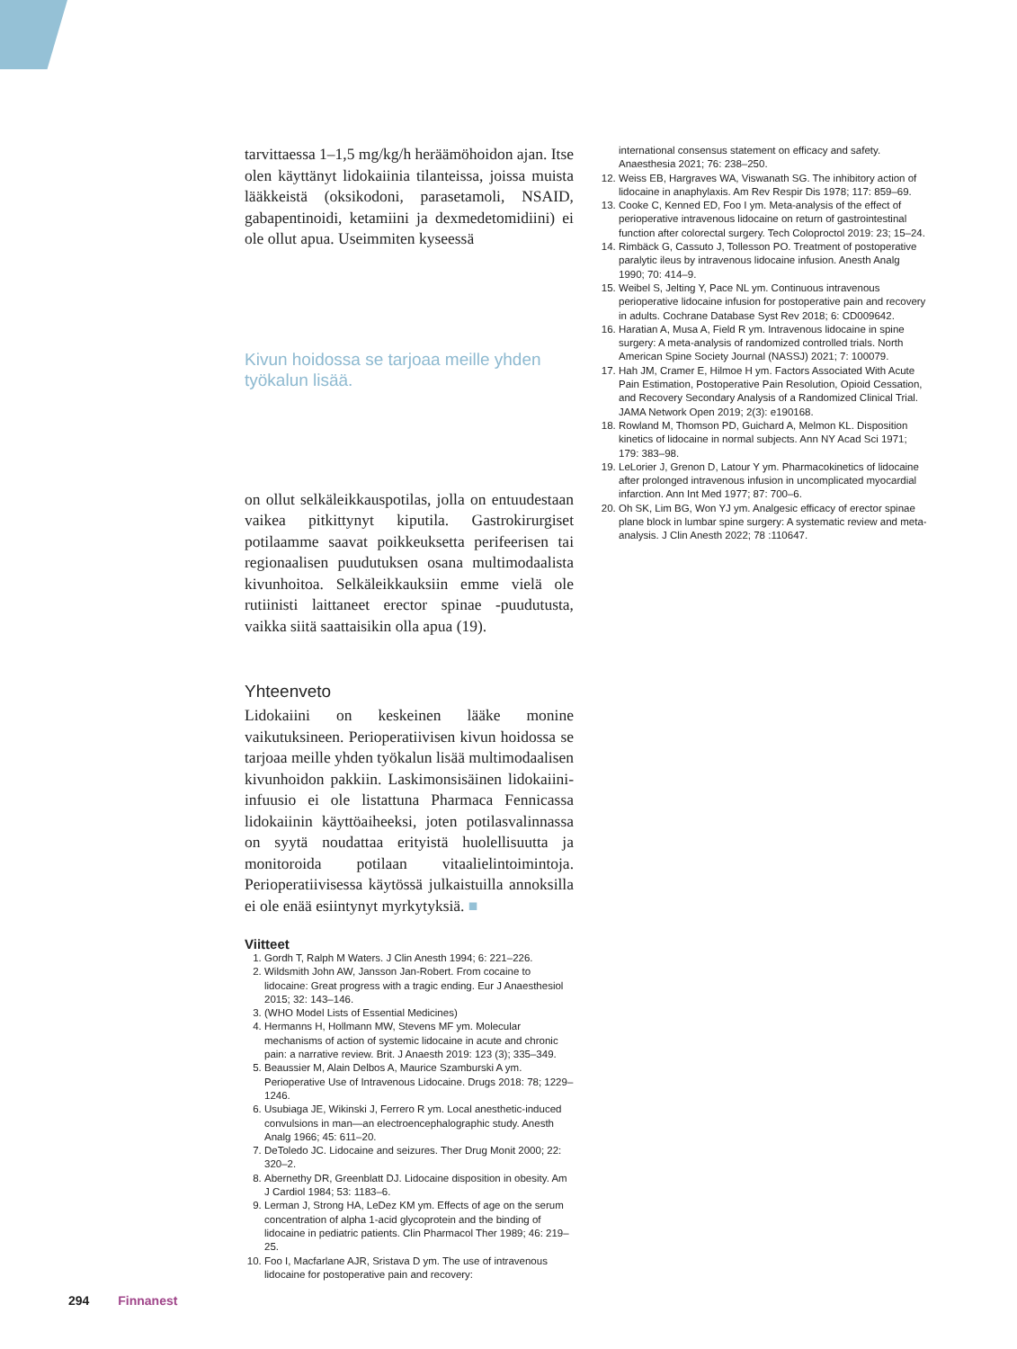tarvittaessa 1–1,5 mg/kg/h heräämöhoidon ajan. Itse olen käyttänyt lidokaiinia tilanteissa, joissa muista lääkkeistä (oksikodoni, parasetamoli, NSAID, gabapentinoidi, ketamiini ja dexmedetomidiini) ei ole ollut apua. Useimmiten kyseessä
Kivun hoidossa se tarjoaa meille yhden työkalun lisää.
on ollut selkäleikkauspotilas, jolla on entuudestaan vaikea pitkittynyt kiputila. Gastrokirurgiset potilaamme saavat poikkeuksetta perifeerisen tai regionaalisen puudutuksen osana multimodaalista kivunhoitoa. Selkäleikkauksiin emme vielä ole rutiinisti laittaneet erector spinae -puudutusta, vaikka siitä saattaisikin olla apua (19).
Yhteenveto
Lidokaiini on keskeinen lääke monine vaikutuksineen. Perioperatiivisen kivun hoidossa se tarjoaa meille yhden työkalun lisää multimodaalisen kivunhoidon pakkiin. Laskimonsisäinen lidokaiini-infuusio ei ole listattuna Pharmaca Fennicassa lidokaiinin käyttöaiheeksi, joten potilasvalinnassa on syytä noudattaa erityistä huolellisuutta ja monitoroida potilaan vitaalielintoimintoja. Perioperatiivisessa käytössä julkaistuilla annoksilla ei ole enää esiintynyt myrkytyksiä. ■
Viitteet
1. Gordh T, Ralph M Waters. J Clin Anesth 1994; 6: 221–226.
2. Wildsmith John AW, Jansson Jan-Robert. From cocaine to lidocaine: Great progress with a tragic ending. Eur J Anaesthesiol 2015; 32: 143–146.
3. (WHO Model Lists of Essential Medicines)
4. Hermanns H, Hollmann MW, Stevens MF ym. Molecular mechanisms of action of systemic lidocaine in acute and chronic pain: a narrative review. Brit. J Anaesth 2019: 123 (3); 335–349.
5. Beaussier M, Alain Delbos A, Maurice Szamburski A ym. Perioperative Use of Intravenous Lidocaine. Drugs 2018: 78; 1229–1246.
6. Usubiaga JE, Wikinski J, Ferrero R ym. Local anesthetic-induced convulsions in man—an electroencephalographic study. Anesth Analg 1966; 45: 611–20.
7. DeToledo JC. Lidocaine and seizures. Ther Drug Monit 2000; 22: 320–2.
8. Abernethy DR, Greenblatt DJ. Lidocaine disposition in obesity. Am J Cardiol 1984; 53: 1183–6.
9. Lerman J, Strong HA, LeDez KM ym. Effects of age on the serum concentration of alpha 1-acid glycoprotein and the binding of lidocaine in pediatric patients. Clin Pharmacol Ther 1989; 46: 219–25.
10. Foo I, Macfarlane AJR, Sristava D ym. The use of intravenous lidocaine for postoperative pain and recovery:
international consensus statement on efficacy and safety. Anaesthesia 2021; 76: 238–250.
12. Weiss EB, Hargraves WA, Viswanath SG. The inhibitory action of lidocaine in anaphylaxis. Am Rev Respir Dis 1978; 117: 859–69.
13. Cooke C, Kenned ED, Foo I ym. Meta-analysis of the effect of perioperative intravenous lidocaine on return of gastrointestinal function after colorectal surgery. Tech Coloproctol 2019: 23; 15–24.
14. Rimbäck G, Cassuto J, Tollesson PO. Treatment of postoperative paralytic ileus by intravenous lidocaine infusion. Anesth Analg 1990; 70: 414–9.
15. Weibel S, Jelting Y, Pace NL ym. Continuous intravenous perioperative lidocaine infusion for postoperative pain and recovery in adults. Cochrane Database Syst Rev 2018; 6: CD009642.
16. Haratian A, Musa A, Field R ym. Intravenous lidocaine in spine surgery: A meta-analysis of randomized controlled trials. North American Spine Society Journal (NASSJ) 2021; 7: 100079.
17. Hah JM, Cramer E, Hilmoe H ym. Factors Associated With Acute Pain Estimation, Postoperative Pain Resolution, Opioid Cessation, and Recovery Secondary Analysis of a Randomized Clinical Trial. JAMA Network Open 2019; 2(3): e190168.
18. Rowland M, Thomson PD, Guichard A, Melmon KL. Disposition kinetics of lidocaine in normal subjects. Ann NY Acad Sci 1971; 179: 383–98.
19. LeLorier J, Grenon D, Latour Y ym. Pharmacokinetics of lidocaine after prolonged intravenous infusion in uncomplicated myocardial infarction. Ann Int Med 1977; 87: 700–6.
20. Oh SK, Lim BG, Won YJ ym. Analgesic efficacy of erector spinae plane block in lumbar spine surgery: A systematic review and meta-analysis. J Clin Anesth 2022; 78 :110647.
294 Finnanest